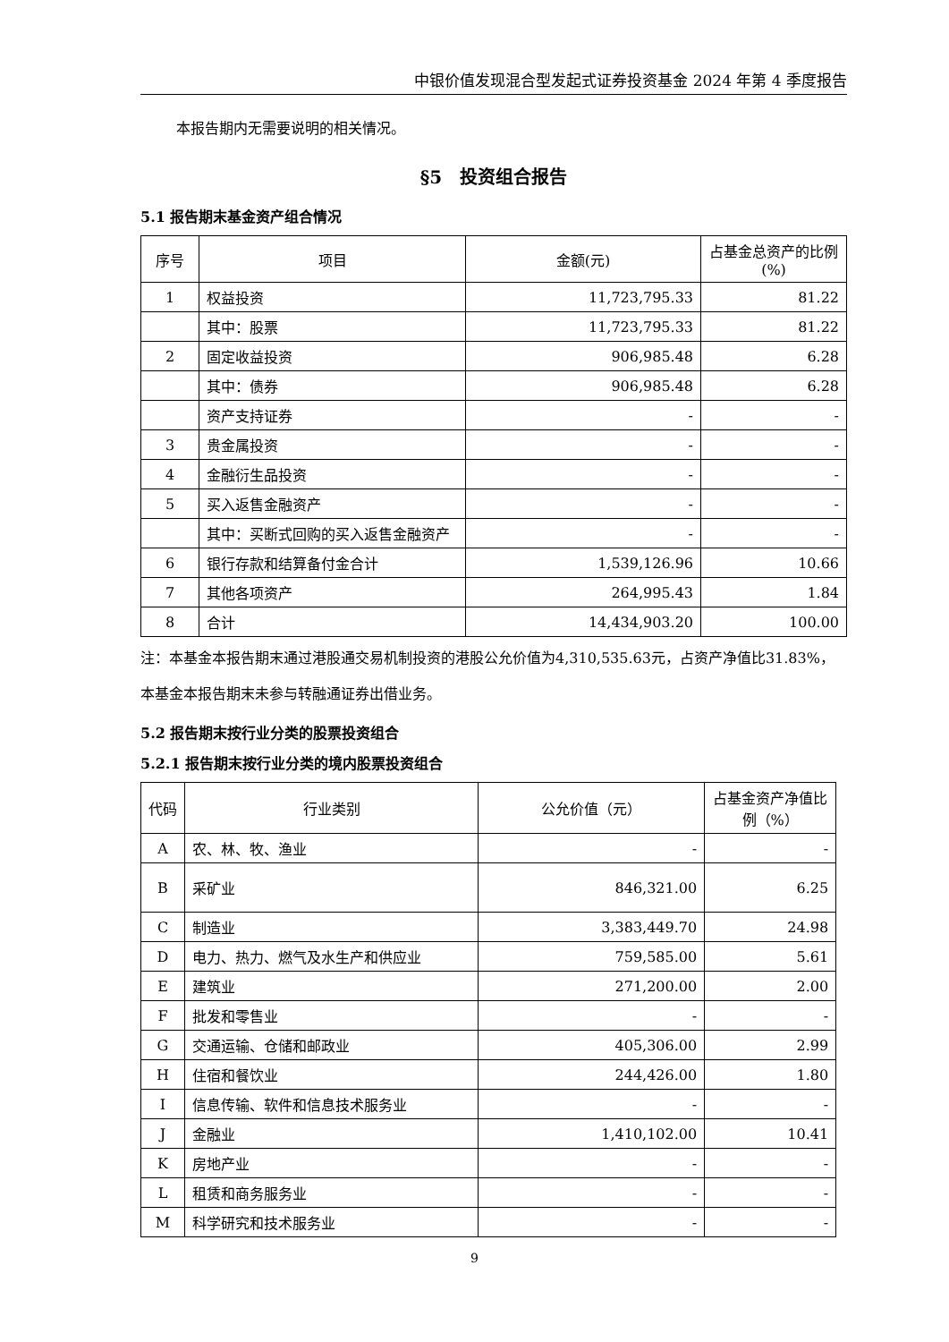中银价值发现混合型发起式证券投资基金 2024 年第 4 季度报告
本报告期内无需要说明的相关情况。
§5　投资组合报告
5.1 报告期末基金资产组合情况
| 序号 | 项目 | 金额(元) | 占基金总资产的比例(%) |
| --- | --- | --- | --- |
| 1 | 权益投资 | 11,723,795.33 | 81.22 |
| | 其中：股票 | 11,723,795.33 | 81.22 |
| 2 | 固定收益投资 | 906,985.48 | 6.28 |
| | 其中：债券 | 906,985.48 | 6.28 |
| | 资产支持证券 | - | - |
| 3 | 贵金属投资 | - | - |
| 4 | 金融衍生品投资 | - | - |
| 5 | 买入返售金融资产 | - | - |
| | 其中：买断式回购的买入返售金融资产 | - | - |
| 6 | 银行存款和结算备付金合计 | 1,539,126.96 | 10.66 |
| 7 | 其他各项资产 | 264,995.43 | 1.84 |
| 8 | 合计 | 14,434,903.20 | 100.00 |
注：本基金本报告期末通过港股通交易机制投资的港股公允价值为4,310,535.63元，占资产净值比31.83%，本基金本报告期末未参与转融通证券出借业务。
5.2 报告期末按行业分类的股票投资组合
5.2.1 报告期末按行业分类的境内股票投资组合
| 代码 | 行业类别 | 公允价值（元） | 占基金资产净值比例（%） |
| --- | --- | --- | --- |
| A | 农、林、牧、渔业 | - | - |
| B | 采矿业 | 846,321.00 | 6.25 |
| C | 制造业 | 3,383,449.70 | 24.98 |
| D | 电力、热力、燃气及水生产和供应业 | 759,585.00 | 5.61 |
| E | 建筑业 | 271,200.00 | 2.00 |
| F | 批发和零售业 | - | - |
| G | 交通运输、仓储和邮政业 | 405,306.00 | 2.99 |
| H | 住宿和餐饮业 | 244,426.00 | 1.80 |
| I | 信息传输、软件和信息技术服务业 | - | - |
| J | 金融业 | 1,410,102.00 | 10.41 |
| K | 房地产业 | - | - |
| L | 租赁和商务服务业 | - | - |
| M | 科学研究和技术服务业 | - | - |
9